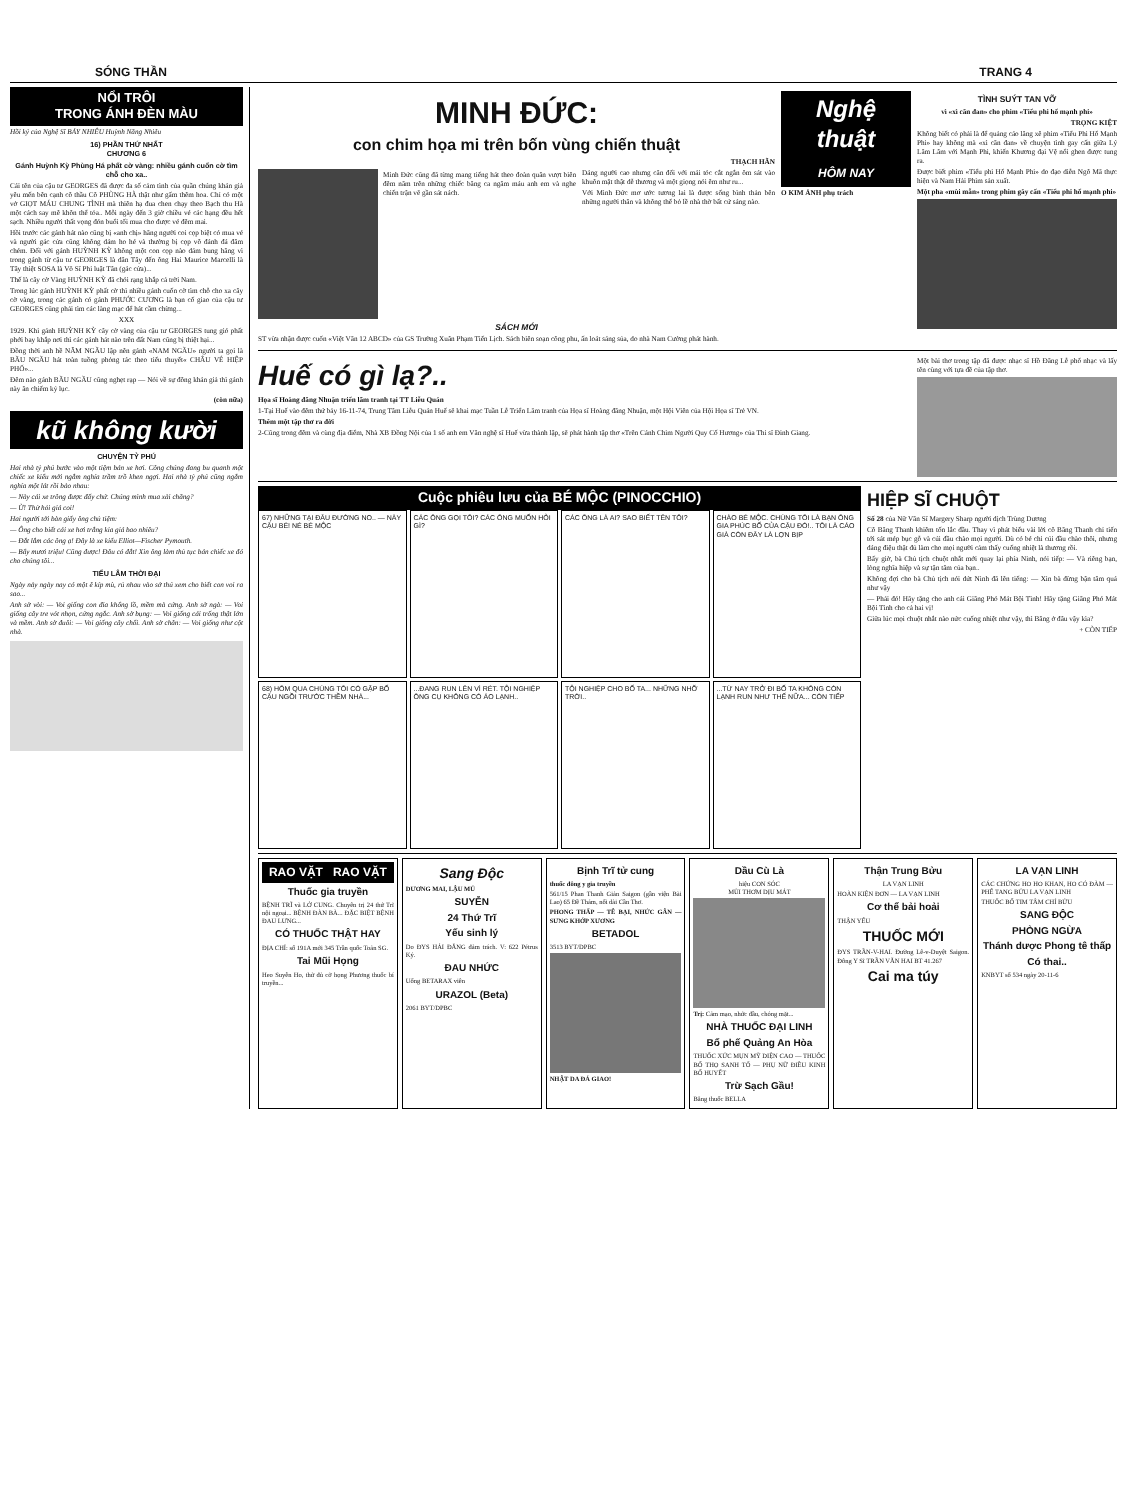SÓNG THẦN TRANG 4
NỔI TRÔI
TRONG ÁNH ĐÈN MÀU
Hồi ký của Nghệ Sĩ BẢY NHIÊU Huỳnh Năng Nhiêu
16) PHẦN THỨ NHẤT
CHƯƠNG 6
Gánh Huỳnh Kỳ Phùng Há phất cờ vàng: nhiều gánh cuốn cờ tìm chỗ cho xa..
Cái tên của cậu tư GEORGES đã được đa số cảm tình của quần chúng khán giả yêu mến bên cạnh cô thầu Cô PHÙNG HÀ thật như gấm thêm hoa. Chỉ có một vở GIỌT MÁU CHUNG TÌNH mà thiên hạ đua chen chạy theo Bạch thu Hà một cách say mê khôn thể tỏa.. Mỗi ngày đến 3 giờ chiều vé các hạng đều hết sạch. Nhiều người thất vọng đón buổi tối mua cho được vé đêm mai.
Hồi trước các gánh hát nào cũng bị «anh chị» hăng người coi cọp biệt có mua vé và người gác cửa cũng không dám ho hé và thường bị cọp vô đánh đá đâm chém. Đối với gánh HUỲNH KỲ không một con cọp nào dám bung hăng vì trong gánh từ cậu tư GEORGES là dân Tây đến ông Hai Maurice Marcelli là Tây thiệt SOSA là Võ Sĩ Phi luật Tân (gác cửa)...
Thế là cây cờ Vàng HUỲNH KỲ đã chói rạng khắp cả trời Nam.
Trong lúc gánh HUỲNH KỲ phất cờ thì nhiều gánh cuốn cờ tìm chỗ cho xa cây cờ vàng, trong các gánh có gánh PHƯỚC CƯƠNG là bạn cố giao của cậu tư GEORGES cũng phải tìm các làng mạc để hát cầm chừng...
XXX
1929. Khi gánh HUỲNH KỲ cây cờ vàng của cậu tư GEORGES tung gió phất phới bay khắp nơi thì các gánh hát nào trên đất Nam cũng bị thiệt hại...
Đồng thời anh hề NĂM NGẦU lập nên gánh «NAM NGẦU» người ta gọi là BẦU NGẦU hát toàn tuồng phỏng tác theo tiểu thuyết« CHÂU VÉ HIỆP PHỐ»...
Đêm nào gánh BẦU NGẦU cũng nghẹt rạp — Nói về sự đông khán giả thì gánh này ăn chiếm kỷ lục.
(còn nữa)
kũ không kười
CHUYỆN TỶ PHÚ
Hai nhà tỷ phú bước vào một tiệm bán xe hơi. Công chúng đang bu quanh một chiếc xe kiểu mới ngắm nghía trầm trồ khen ngợi. Hai nhà tỷ phú cũng ngắm nghía một lát rồi bảo nhau:
— Này cái xe trông được đấy chứ. Chúng mình mua xài chăng?
— Ừ! Thử hỏi giá coi!
Hai người tới bàn giấy ông chủ tiệm:
— Ông cho biết cái xe hơi trắng kia giá bao nhiêu?
— Đắt lắm các ông ạ! Đây là xe kiểu Elliot—Fischer Pymouth.
— Bẩy mươi triệu! Cũng được! Đâu có đắt! Xin ông làm thủ tục bán chiếc xe đó cho chúng tôi...
TIẾU LÂM THỜI ĐẠI
Ngày nảy ngày nay có một ê kíp mù, rủ nhau vào sở thú xem cho biết con voi ra sao...
Anh sờ vòi: — Voi giống con đỉa khổng lồ, mềm mà cứng. Anh sờ ngà: — Voi giống cây tre vót nhọn, cứng ngắc. Anh sờ bụng: — Voi giống cái trống thật lớn và mềm. Anh sờ đuôi: — Voi giống cây chổi. Anh sờ chân: — Voi giống như cột nhà.
MINH ĐỨC:
con chim họa mi trên bốn vùng chiến thuật
THẠCH HÃN
Minh Đức cũng đã từng mang tiếng hát theo đoàn quân vượt biên đêm năm trên những chiếc băng ca ngâm máu anh em và nghe chiến trận vẽ gần sát nách.
Dáng người cao nhưng cân đối với mái tóc cắt ngắn ôm sát vào khuôn mặt thật dễ thương và một giọng nói êm như ru...
Với Minh Đức mơ ước tương lai là được sống bình thản bên những người thân và không thể bỏ lề nhà thờ bất cứ sáng nào.
SÁCH MỚI
ST vừa nhận được cuốn «Việt Văn 12 ABCD» của GS Trường Xuân Phạm Tiến Lịch. Sách biên soạn công phu, ấn loát sáng sủa, do nhà Nam Cường phát hành.
Nghệ thuật
HÔM NAY
O KIM ẢNH phụ trách
TÌNH SUÝT TAN VỠ
vì «xì căn đan» cho phim «Tiểu phi hổ mạnh phi»
TRỌNG KIỆT
Không biết có phải là để quảng cáo lăng xê phim «Tiểu Phi Hổ Mạnh Phi» hay không mà «xì căn đan» về chuyện tình gay cấn giữa Lý Lâm Lâm với Mạnh Phi, khiến Khương đại Vệ nổi ghen được tung ra.
Được biết phim «Tiểu phi Hổ Mạnh Phi» do đạo diễn Ngô Mã thực hiện và Nam Hải Phim sản xuất.
Một pha «mùi mẫn» trong phim gây cấn «Tiểu phi hổ mạnh phi»
Huế có gì lạ?..
Họa sĩ Hoàng đăng Nhuận triển lãm tranh tại TT Liễu Quán
1-Tại Huế vào đêm thứ bảy 16-11-74, Trung Tâm Liễu Quán Huế sẽ khai mạc Tuần Lễ Triển Lãm tranh của Họa sĩ Hoàng đăng Nhuận, một Hội Viên của Hội Họa sĩ Trẻ VN.
Thêm một tập thơ ra đời
2-Cũng trong đêm và cùng địa điểm, Nhà XB Đồng Nội của 1 số anh em Văn nghệ sĩ Huế vừa thành lập, sẽ phát hành tập thơ «Trên Cánh Chim Người Quy Cố Hương» của Thi sĩ Đinh Giang.
Một bài thơ trong tập đã được nhạc sĩ Hồ Đăng Lễ phổ nhạc và lấy tên cùng với tựa đề của tập thơ.
Cuộc phiêu lưu của BÉ MỘC (PINOCCHIO)
67) NHỮNG TẠI ĐÂU ĐƯỜNG NO.. — NÀY CẬU BÉ! NÉ BÉ MỘC
CÁC ÔNG GỌI TÔI? CÁC ÔNG MUỐN HỎI GÌ?
CÁC ÔNG LÀ AI? SAO BIẾT TÊN TÔI?
CHÀO BÉ MỘC. CHÚNG TÔI LÀ BẠN ÔNG GIA PHÚC BỐ CỦA CẬU ĐÓ!.. TÔI LÀ CÁO GIÀ CÒN ĐÂY LÀ LỢN BỊP
68) HÔM QUA CHÚNG TÔI CÓ GẶP BỐ CẬU NGỒI TRƯỚC THỀM NHÀ...
...ĐANG RUN LÊN VÌ RÉT. TỘI NGHIỆP ÔNG CỤ KHÔNG CÓ ÁO LẠNH..
TỘI NGHIỆP CHO BỐ TA... NHỮNG NHỠ TRỜI..
...TỪ NAY TRỞ ĐI BỐ TA KHÔNG CÒN LẠNH RUN NHƯ THẾ NỮA... CÒN TIẾP
HIỆP SĨ CHUỘT
Số 28 của Nữ Văn Sĩ Margery Sharp người dịch Trùng Dương
Cô Băng Thanh khiêm tốn lắc đầu. Thay vì phát biểu vài lời cô Băng Thanh chỉ tiến tới sát mép bục gỗ và cúi đầu chào mọi người. Dù có bé chỉ cúi đầu chào thôi, nhưng dáng điệu thật đủ làm cho mọi người cảm thấy cuống nhiệt là thương rồi.
Bấy giờ, bà Chủ tịch chuột nhắt mới quay lại phía Ninh, nói tiếp: — Và riêng bạn, lòng nghĩa hiệp và sự tận tâm của bạn..
Không đợi cho bà Chủ tịch nói dứt Ninh đã lên tiếng: — Xin bà đừng bận tâm quá như vậy
— Phải đó! Hãy tặng cho anh cái Giăng Phó Mát Bội Tình! Hãy tặng Giăng Phó Mát Bội Tình cho cả hai vị!
Giữa lúc mọi chuột nhắt nào nức cuống nhiệt như vậy, thì Băng ở đâu vậy kìa?
+ CÒN TIẾP
RAO VẶT RAO VẶT
Thuốc gia truyền
BỆNH TRĨ và LỞ CUNG. Chuyên trị 24 thứ Trĩ nội ngoại... BỆNH ĐÀN BÀ... ĐẶC BIỆT BỆNH ĐAU LƯNG...
CÓ THUỐC THẬT HAY
ĐỊA CHỈ: số 191A mới 345 Trần quốc Toản SG.
Tai Mũi Họng
Heo Suyễn Ho, thử đủ cỡ họng Phương thuốc bí truyền...
Sang Độc
DƯƠNG MAI, LẬU MỦ
SUYỄN
24 Thứ Trĩ
Yếu sinh lý
Do ĐYS HẢI ĐĂNG đảm trách. V: 622 Pétrus Ký.
ĐAU NHỨC
Uống BETARAX viên
URAZOL (Beta)
2061 BYT/DPBC
Bịnh Trĩ tử cung
thuốc đông y gia truyền
561/15 Phan Thanh Giản Saigon (gần viện Bài Lao) 65 Đề Thám, nối dài Cần Thơ.
PHONG THẤP — TÊ BẠI, NHỨC GÂN — SƯNG KHỚP XƯƠNG
BETADOL
3513 BYT/DPBC
NHẬT DA ĐÁ GIAO!
Dầu Cù Là
hiệu CON SÓC
MÙI THƠM DỊU MÁT
Trị: Cảm mạo, nhức đầu, chóng mặt...
NHÀ THUỐC ĐẠI LINH
Bổ phế Quảng An Hòa
THUỐC XỨC MỤN MỸ DIỆN CAO — THUỐC BỔ THỌ SANH TỐ — PHỤ NỮ ĐIỀU KINH BỔ HUYẾT
Trừ Sạch Gầu!
Bằng thuốc BELLA
Thận Trung Bửu
LA VẠN LINH
HOÀN KIỆN ĐƠN — LA VẠN LINH
Cơ thể bải hoải
THẬN YẾU
THUỐC MỚI
ĐYS TRẦN-V-HAI. Đường Lê-v-Duyệt Saigon. Đông Y Sĩ TRẦN VĂN HAI BT 41.267
Cai ma túy
LA VẠN LINH
CÁC CHỨNG HO HO KHAN, HO CÓ ĐÀM — PHẾ TANG BỬU LA VẠN LINH
THUỐC BỔ TIM TÂM CHÍ BỬU
SANG ĐỘC
PHÒNG NGỪA
Thánh dược Phong tê thấp
Có thai..
KNBYT số 534 ngày 20-11-6